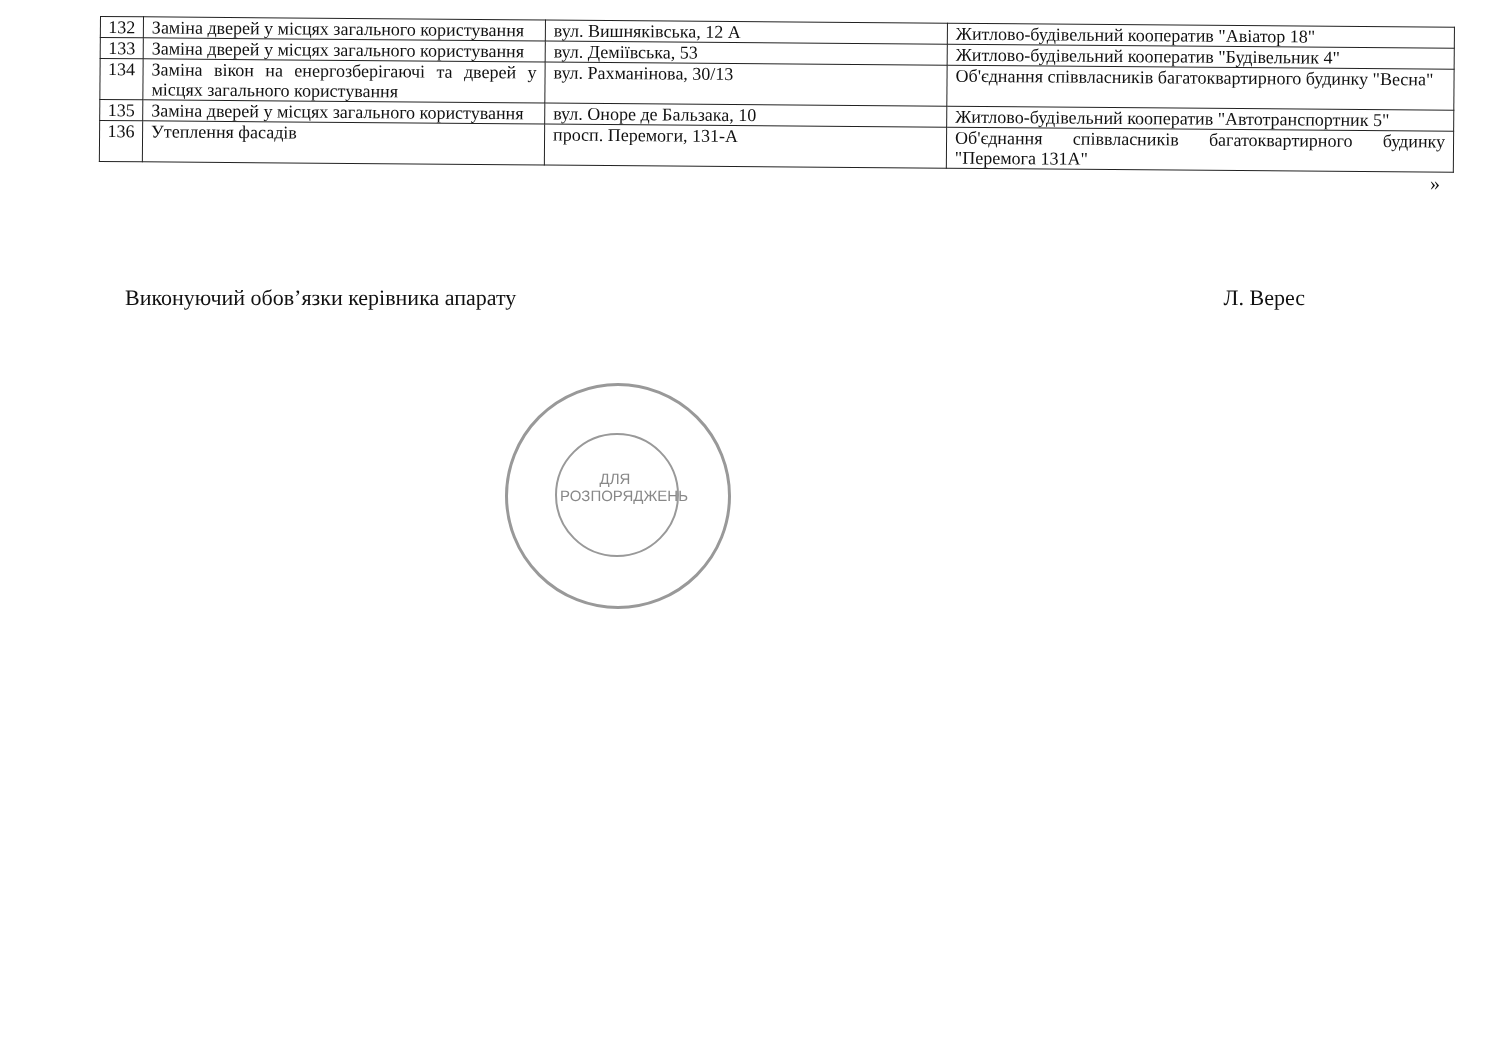| 132 | Заміна дверей у місцях загального користування | вул. Вишняківська, 12 А | Житлово-будівельний кооператив "Авіатор 18" |
| 133 | Заміна дверей у місцях загального користування | вул. Деміївська, 53 | Житлово-будівельний кооператив "Будівельник 4" |
| 134 | Заміна вікон на енергозберігаючі та дверей у місцях загального користування | вул. Рахманінова, 30/13 | Об'єднання співвласників багатоквартирного будинку "Весна" |
| 135 | Заміна дверей у місцях загального користування | вул. Оноре де Бальзака, 10 | Житлово-будівельний кооператив "Автотранспортник 5" |
| 136 | Утеплення фасадів | просп. Перемоги, 131-А | Об'єднання співвласників багатоквартирного будинку "Перемога 131А" |
»
Виконуючий обов’язки керівника апарату Л. Верес
ДЛЯ РОЗПОРЯДЖЕНЬ